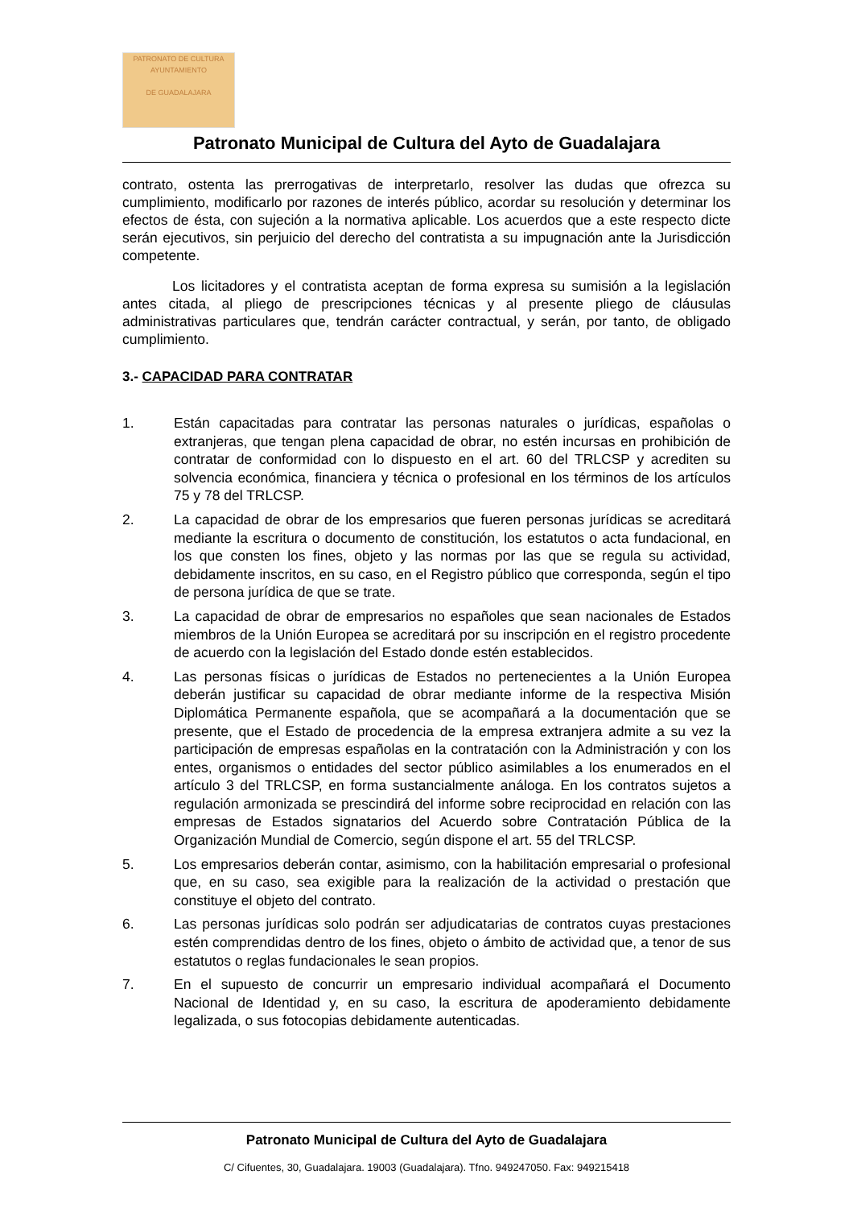PATRONATO DE CULTURA
AYUNTAMIENTO
DE GUADALAJARA
Patronato Municipal de Cultura del Ayto de Guadalajara
contrato, ostenta las prerrogativas de interpretarlo, resolver las dudas que ofrezca su cumplimiento, modificarlo por razones de interés público, acordar su resolución y determinar los efectos de ésta, con sujeción a la normativa aplicable. Los acuerdos que a este respecto dicte serán ejecutivos, sin perjuicio del derecho del contratista a su impugnación ante la Jurisdicción competente.
Los licitadores y el contratista aceptan de forma expresa su sumisión a la legislación antes citada, al pliego de prescripciones técnicas y al presente pliego de cláusulas administrativas particulares que, tendrán carácter contractual, y serán, por tanto, de obligado cumplimiento.
3.- CAPACIDAD PARA CONTRATAR
1. Están capacitadas para contratar las personas naturales o jurídicas, españolas o extranjeras, que tengan plena capacidad de obrar, no estén incursas en prohibición de contratar de conformidad con lo dispuesto en el art. 60 del TRLCSP y acrediten su solvencia económica, financiera y técnica o profesional en los términos de los artículos 75 y 78 del TRLCSP.
2. La capacidad de obrar de los empresarios que fueren personas jurídicas se acreditará mediante la escritura o documento de constitución, los estatutos o acta fundacional, en los que consten los fines, objeto y las normas por las que se regula su actividad, debidamente inscritos, en su caso, en el Registro público que corresponda, según el tipo de persona jurídica de que se trate.
3. La capacidad de obrar de empresarios no españoles que sean nacionales de Estados miembros de la Unión Europea se acreditará por su inscripción en el registro procedente de acuerdo con la legislación del Estado donde estén establecidos.
4. Las personas físicas o jurídicas de Estados no pertenecientes a la Unión Europea deberán justificar su capacidad de obrar mediante informe de la respectiva Misión Diplomática Permanente española, que se acompañará a la documentación que se presente, que el Estado de procedencia de la empresa extranjera admite a su vez la participación de empresas españolas en la contratación con la Administración y con los entes, organismos o entidades del sector público asimilables a los enumerados en el artículo 3 del TRLCSP, en forma sustancialmente análoga. En los contratos sujetos a regulación armonizada se prescindirá del informe sobre reciprocidad en relación con las empresas de Estados signatarios del Acuerdo sobre Contratación Pública de la Organización Mundial de Comercio, según dispone el art. 55 del TRLCSP.
5. Los empresarios deberán contar, asimismo, con la habilitación empresarial o profesional que, en su caso, sea exigible para la realización de la actividad o prestación que constituye el objeto del contrato.
6. Las personas jurídicas solo podrán ser adjudicatarias de contratos cuyas prestaciones estén comprendidas dentro de los fines, objeto o ámbito de actividad que, a tenor de sus estatutos o reglas fundacionales le sean propios.
7. En el supuesto de concurrir un empresario individual acompañará el Documento Nacional de Identidad y, en su caso, la escritura de apoderamiento debidamente legalizada, o sus fotocopias debidamente autenticadas.
Patronato Municipal de Cultura del Ayto de Guadalajara
C/ Cifuentes, 30, Guadalajara. 19003 (Guadalajara). Tfno. 949247050. Fax: 949215418